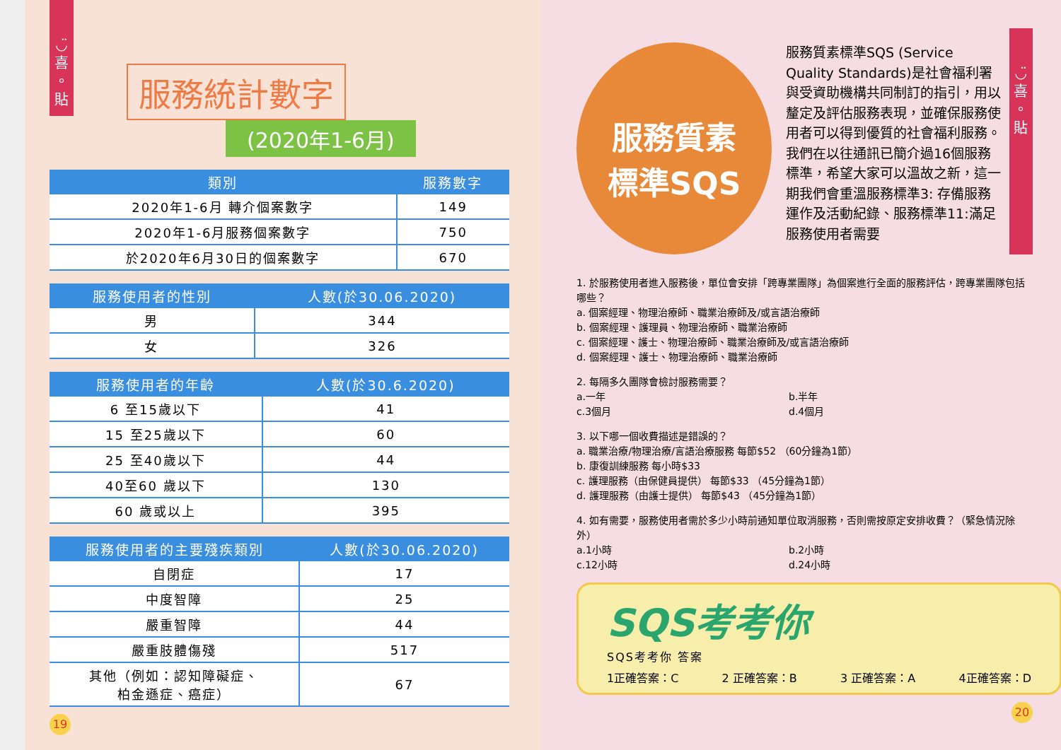◡̈
喜
。
貼
服務統計數字
(2020年1-6月)
| 類別 | 服務數字 |
| --- | --- |
| 2020年1-6月 轉介個案數字 | 149 |
| 2020年1-6月服務個案數字 | 750 |
| 於2020年6月30日的個案數字 | 670 |
| 服務使用者的性別 | 人數(於30.06.2020) |
| --- | --- |
| 男 | 344 |
| 女 | 326 |
| 服務使用者的年齡 | 人數(於30.6.2020) |
| --- | --- |
| 6 至15歲以下 | 41 |
| 15 至25歲以下 | 60 |
| 25 至40歲以下 | 44 |
| 40至60 歲以下 | 130 |
| 60 歲或以上 | 395 |
| 服務使用者的主要殘疾類別 | 人數(於30.06.2020) |
| --- | --- |
| 自閉症 | 17 |
| 中度智障 | 25 |
| 嚴重智障 | 44 |
| 嚴重肢體傷殘 | 517 |
| 其他（例如：認知障礙症、 柏金遜症、癌症） | 67 |
19
服務質素
標準SQS
服務質素標準SQS (Service Quality Standards)是社會福利署與受資助機構共同制訂的指引，用以釐定及評估服務表現，並確保服務使用者可以得到優質的社會福利服務。我們在以往通訊已簡介過16個服務標準，希望大家可以溫故之新，這一期我們會重溫服務標準3: 存備服務運作及活動紀錄、服務標準11:滿足服務使用者需要
◡̈
喜
。
貼
1. 於服務使用者進入服務後，單位會安排「跨專業團隊」為個案進行全面的服務評估，跨專業團隊包括哪些？
a. 個案經理、物理治療師、職業治療師及/或言語治療師
b. 個案經理、護理員、物理治療師、職業治療師
c. 個案經理、護士、物理治療師、職業治療師及/或言語治療師
d. 個案經理、護士、物理治療師、職業治療師
2. 每隔多久團隊會檢討服務需要？
a.一年 b.半年
c.3個月 d.4個月
3. 以下哪一個收費描述是錯誤的？
a. 職業治療/物理治療/言語治療服務 每節$52 （60分鐘為1節）
b. 康復訓練服務 每小時$33
c. 護理服務（由保健員提供） 每節$33 （45分鐘為1節）
d. 護理服務（由護士提供） 每節$43 （45分鐘為1節）
4. 如有需要，服務使用者需於多少小時前通知單位取消服務，否則需按原定安排收費？（緊急情況除外）
a.1小時 b.2小時
c.12小時 d.24小時
SQS考考你
SQS考考你 答案
1正確答案：C 2 正確答案：B 3 正確答案：A 4正確答案：D
20